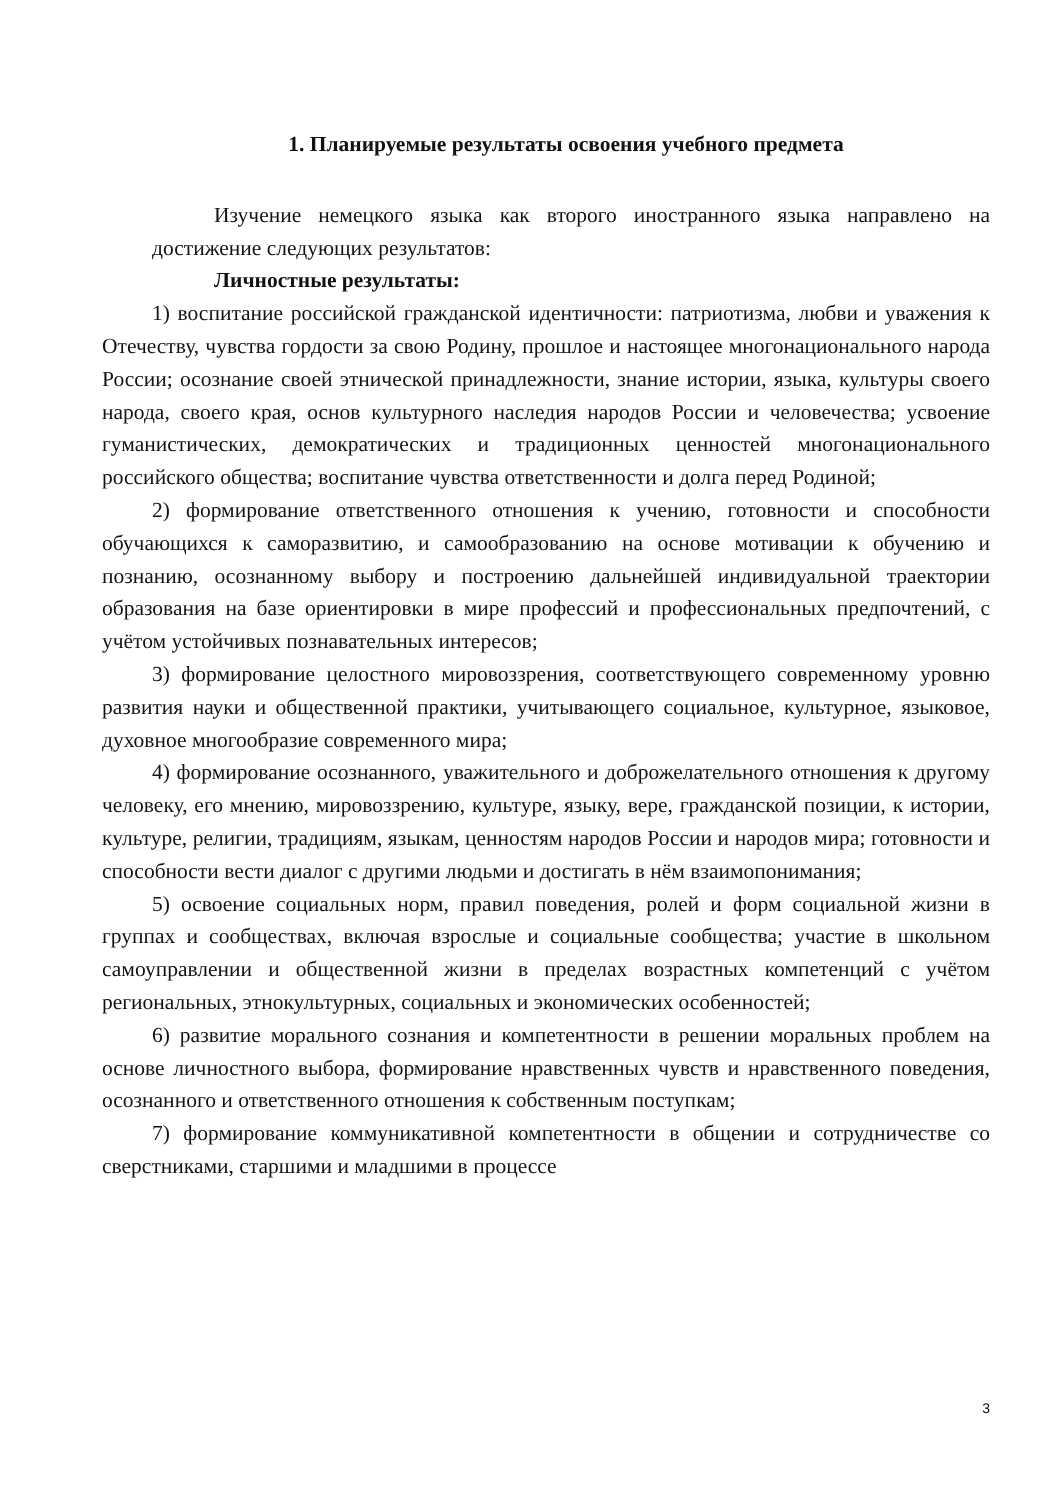1. Планируемые результаты освоения учебного предмета
Изучение немецкого языка как второго иностранного языка направлено на достижение следующих результатов:
Личностные результаты:
1) воспитание российской гражданской идентичности: патриотизма, любви и уважения к Отечеству, чувства гордости за свою Родину, прошлое и настоящее многонационального народа России; осознание своей этнической принадлежности, знание истории, языка, культуры своего народа, своего края, основ культурного наследия народов России и человечества; усвоение гуманистических, демократических и традиционных ценностей многонационального российского общества; воспитание чувства ответственности и долга перед Родиной;
2) формирование ответственного отношения к учению, готовности и способности обучающихся к саморазвитию, и самообразованию на основе мотивации к обучению и познанию, осознанному выбору и построению дальнейшей индивидуальной траектории образования на базе ориентировки в мире профессий и профессиональных предпочтений, с учётом устойчивых познавательных интересов;
3) формирование целостного мировоззрения, соответствующего современному уровню развития науки и общественной практики, учитывающего социальное, культурное, языковое, духовное многообразие современного мира;
4) формирование осознанного, уважительного и доброжелательного отношения к другому человеку, его мнению, мировоззрению, культуре, языку, вере, гражданской позиции, к истории, культуре, религии, традициям, языкам, ценностям народов России и народов мира; готовности и способности вести диалог с другими людьми и достигать в нём взаимопонимания;
5) освоение социальных норм, правил поведения, ролей и форм социальной жизни в группах и сообществах, включая взрослые и социальные сообщества; участие в школьном самоуправлении и общественной жизни в пределах возрастных компетенций с учётом региональных, этнокультурных, социальных и экономических особенностей;
6) развитие морального сознания и компетентности в решении моральных проблем на основе личностного выбора, формирование нравственных чувств и нравственного поведения, осознанного и ответственного отношения к собственным поступкам;
7) формирование коммуникативной компетентности в общении и сотрудничестве со сверстниками, старшими и младшими в процессе
3